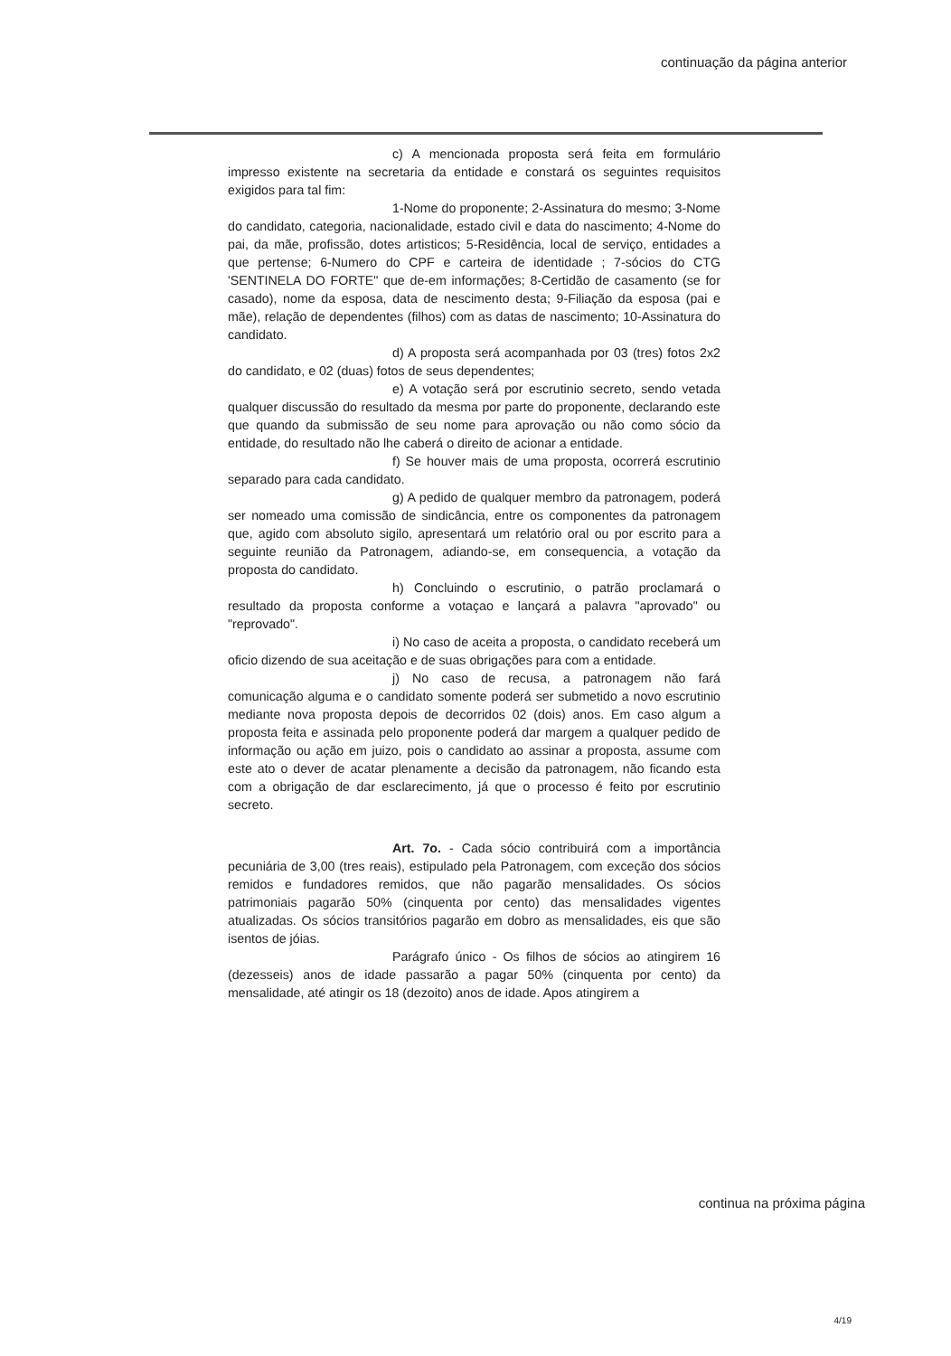continuação da página anterior
c) A mencionada proposta será feita em formulário impresso existente na secretaria da entidade e constará os seguintes requisitos exigidos para tal fim:
1-Nome do proponente; 2-Assinatura do mesmo; 3-Nome do candidato, categoria, nacionalidade, estado civil e data do nascimento; 4-Nome do pai, da mãe, profissão, dotes artisticos; 5-Residência, local de serviço, entidades a que pertense; 6-Numero do CPF e carteira de identidade ; 7-sócios do CTG 'SENTINELA DO FORTE" que de-em informações; 8-Certidão de casamento (se for casado), nome da esposa, data de nescimento desta; 9-Filiação da esposa (pai e mãe), relação de dependentes (filhos) com as datas de nascimento; 10-Assinatura do candidato.
d) A proposta será acompanhada por 03 (tres) fotos 2x2 do candidato, e 02 (duas) fotos de seus dependentes;
e) A votação será por escrutinio secreto, sendo vetada qualquer discussão do resultado da mesma por parte do proponente, declarando este que quando da submissão de seu nome para aprovação ou não como sócio da entidade, do resultado não lhe caberá o direito de acionar a entidade.
f) Se houver mais de uma proposta, ocorrerá escrutinio separado para cada candidato.
g) A pedido de qualquer membro da patronagem, poderá ser nomeado uma comissão de sindicância, entre os componentes da patronagem que, agido com absoluto sigilo, apresentará um relatório oral ou por escrito para a seguinte reunião da Patronagem, adiando-se, em consequencia, a votação da proposta do candidato.
h) Concluindo o escrutinio, o patrão proclamará o resultado da proposta conforme a votaçao e lançará a palavra "aprovado" ou "reprovado".
i) No caso de aceita a proposta, o candidato receberá um oficio dizendo de sua aceitação e de suas obrigações para com a entidade.
j) No caso de recusa, a patronagem não fará comunicação alguma e o candidato somente poderá ser submetido a novo escrutinio mediante nova proposta depois de decorridos 02 (dois) anos. Em caso algum a proposta feita e assinada pelo proponente poderá dar margem a qualquer pedido de informação ou ação em juizo, pois o candidato ao assinar a proposta, assume com este ato o dever de acatar plenamente a decisão da patronagem, não ficando esta com a obrigação de dar esclarecimento, já que o processo é feito por escrutinio secreto.
Art. 7o. - Cada sócio contribuirá com a importância pecuniária de 3,00 (tres reais), estipulado pela Patronagem, com exceção dos sócios remidos e fundadores remidos, que não pagarão mensalidades. Os sócios patrimoniais pagarão 50% (cinquenta por cento) das mensalidades vigentes atualizadas. Os sócios transitórios pagarão em dobro as mensalidades, eis que são isentos de jóias.
Parágrafo único - Os filhos de sócios ao atingirem 16 (dezesseis) anos de idade passarão a pagar 50% (cinquenta por cento) da mensalidade, até atingir os 18 (dezoito) anos de idade. Apos atingirem a
continua na próxima página
4/19